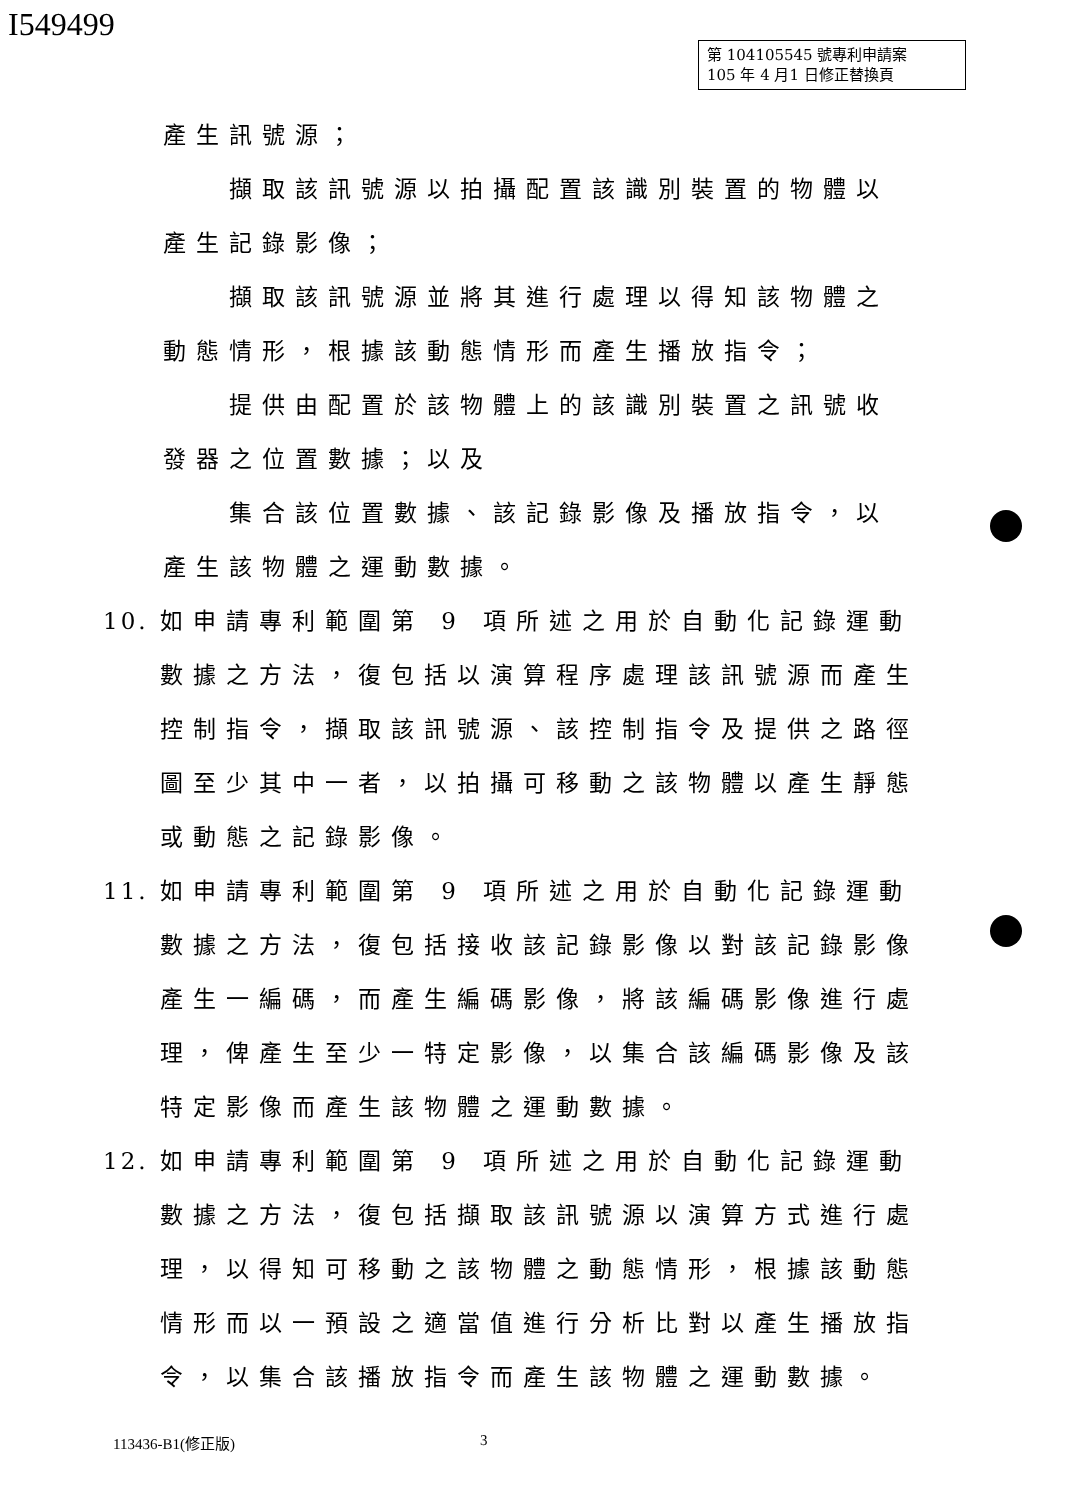I549499
第 104105545 號專利申請案
105 年 4 月1 日修正替換頁
產生訊號源；
擷取該訊號源以拍攝配置該識別裝置的物體以產生記錄影像；
擷取該訊號源並將其進行處理以得知該物體之動態情形，根據該動態情形而產生播放指令；
提供由配置於該物體上的該識別裝置之訊號收發器之位置數據；以及
集合該位置數據、該記錄影像及播放指令，以產生該物體之運動數據。
10. 如申請專利範圍第 9 項所述之用於自動化記錄運動數據之方法，復包括以演算程序處理該訊號源而產生控制指令，擷取該訊號源、該控制指令及提供之路徑圖至少其中一者，以拍攝可移動之該物體以產生靜態或動態之記錄影像。
11. 如申請專利範圍第 9 項所述之用於自動化記錄運動數據之方法，復包括接收該記錄影像以對該記錄影像產生一編碼，而產生編碼影像，將該編碼影像進行處理，俾產生至少一特定影像，以集合該編碼影像及該特定影像而產生該物體之運動數據。
12. 如申請專利範圍第 9 項所述之用於自動化記錄運動數據之方法，復包括擷取該訊號源以演算方式進行處理，以得知可移動之該物體之動態情形，根據該動態情形而以一預設之適當值進行分析比對以產生播放指令，以集合該播放指令而產生該物體之運動數據。
113436-B1(修正版) 3